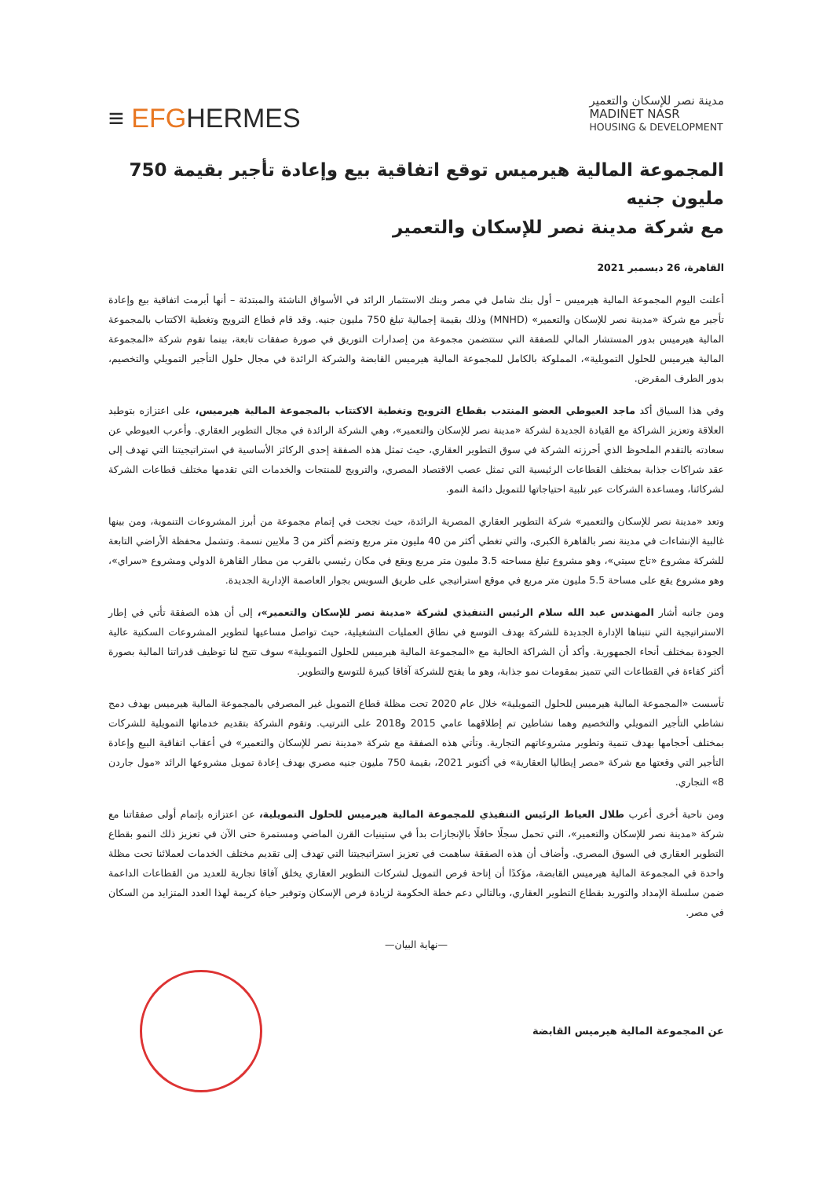≡ EFGHERMES
مدينة نصر للإسكان والتعمير
MADINET NASR
HOUSING & DEVELOPMENT
المجموعة المالية هيرميس توقع اتفاقية بيع وإعادة تأجير بقيمة 750 مليون جنيه
مع شركة مدينة نصر للإسكان والتعمير
القاهرة، 26 ديسمبر 2021
أعلنت اليوم المجموعة المالية هيرميس – أول بنك شامل في مصر وبنك الاستثمار الرائد في الأسواق الناشئة والمبتدئة – أنها أبرمت اتفاقية بيع وإعادة تأجير مع شركة «مدينة نصر للإسكان والتعمير» (MNHD) وذلك بقيمة إجمالية تبلغ 750 مليون جنيه. وقد قام قطاع الترويج وتغطية الاكتتاب بالمجموعة المالية هيرميس بدور المستشار المالي للصفقة التي ستتضمن مجموعة من إصدارات التوريق في صورة صفقات تابعة، بينما تقوم شركة «المجموعة المالية هيرميس للحلول التمويلية»، المملوكة بالكامل للمجموعة المالية هيرميس القابضة والشركة الرائدة في مجال حلول التأجير التمويلي والتخصيم، بدور الطرف المقرض.
وفي هذا السياق أكد ماجد العيوطي العضو المنتدب بقطاع الترويج وتغطية الاكتتاب بالمجموعة المالية هيرميس، على اعتزازه بتوطيد العلاقة وتعزيز الشراكة مع القيادة الجديدة لشركة «مدينة نصر للإسكان والتعمير»، وهي الشركة الرائدة في مجال التطوير العقاري. وأعرب العيوطي عن سعادته بالتقدم الملحوظ الذي أحرزته الشركة في سوق التطوير العقاري، حيث تمثل هذه الصفقة إحدى الركائز الأساسية في استراتيجيتنا التي تهدف إلى عقد شراكات جذابة بمختلف القطاعات الرئيسية التي تمثل عصب الاقتصاد المصري، والترويج للمنتجات والخدمات التي تقدمها مختلف قطاعات الشركة لشركائنا، ومساعدة الشركات عبر تلبية احتياجاتها للتمويل دائمة النمو.
وتعد «مدينة نصر للإسكان والتعمير» شركة التطوير العقاري المصرية الرائدة، حيث نجحت في إتمام مجموعة من أبرز المشروعات التنموية، ومن بينها غالبية الإنشاءات في مدينة نصر بالقاهرة الكبرى، والتي تغطي أكثر من 40 مليون متر مربع وتضم أكثر من 3 ملايين نسمة. وتشمل محفظة الأراضي التابعة للشركة مشروع «تاج سيتي»، وهو مشروع تبلغ مساحته 3.5 مليون متر مربع ويقع في مكان رئيسي بالقرب من مطار القاهرة الدولي ومشروع «سراي»، وهو مشروع يقع على مساحة 5.5 مليون متر مربع في موقع استراتيجي على طريق السويس بجوار العاصمة الإدارية الجديدة.
ومن جانبه أشار المهندس عبد الله سلام الرئيس التنفيذي لشركة «مدينة نصر للإسكان والتعمير»، إلى أن هذه الصفقة تأتي في إطار الاستراتيجية التي تتبناها الإدارة الجديدة للشركة بهدف التوسع في نطاق العمليات التشغيلية، حيث تواصل مساعيها لتطوير المشروعات السكنية عالية الجودة بمختلف أنحاء الجمهورية. وأكد أن الشراكة الحالية مع «المجموعة المالية هيرميس للحلول التمويلية» سوف تتيح لنا توظيف قدراتنا المالية بصورة أكثر كفاءة في القطاعات التي تتميز بمقومات نمو جذابة، وهو ما يفتح للشركة آفاقا كبيرة للتوسع والتطوير.
تأسست «المجموعة المالية هيرميس للحلول التمويلية» خلال عام 2020 تحت مظلة قطاع التمويل غير المصرفي بالمجموعة المالية هيرميس بهدف دمج نشاطي التأجير التمويلي والتخصيم وهما نشاطين تم إطلاقهما عامي 2015 و2018 على الترتيب. وتقوم الشركة بتقديم خدماتها التمويلية للشركات بمختلف أحجامها بهدف تنمية وتطوير مشروعاتهم التجارية. وتأتي هذه الصفقة مع شركة «مدينة نصر للإسكان والتعمير» في أعقاب اتفاقية البيع وإعادة التأجير التي وقعتها مع شركة «مصر إيطاليا العقارية» في أكتوبر 2021، بقيمة 750 مليون جنيه مصري بهدف إعادة تمويل مشروعها الرائد «مول جاردن 8» التجاري.
ومن ناحية أخرى أعرب طلال العياط الرئيس التنفيذي للمجموعة المالية هيرميس للحلول التمويلية، عن اعتزازه بإتمام أولى صفقاتنا مع شركة «مدينة نصر للإسكان والتعمير»، التي تحمل سجلًا حافلًا بالإنجازات بدأ في ستينيات القرن الماضي ومستمرة حتى الآن في تعزيز ذلك النمو بقطاع التطوير العقاري في السوق المصري. وأضاف أن هذه الصفقة ساهمت في تعزيز استراتيجيتنا التي تهدف إلى تقديم مختلف الخدمات لعملائنا تحت مظلة واحدة في المجموعة المالية هيرميس القابضة، مؤكدًا أن إتاحة فرص التمويل لشركات التطوير العقاري يخلق آفاقا تجارية للعديد من القطاعات الداعمة ضمن سلسلة الإمداد والتوريد بقطاع التطوير العقاري، وبالتالي دعم خطة الحكومة لزيادة فرص الإسكان وتوفير حياة كريمة لهذا العدد المتزايد من السكان في مصر.
—نهاية البيان—
عن المجموعة المالية هيرميس القابضة